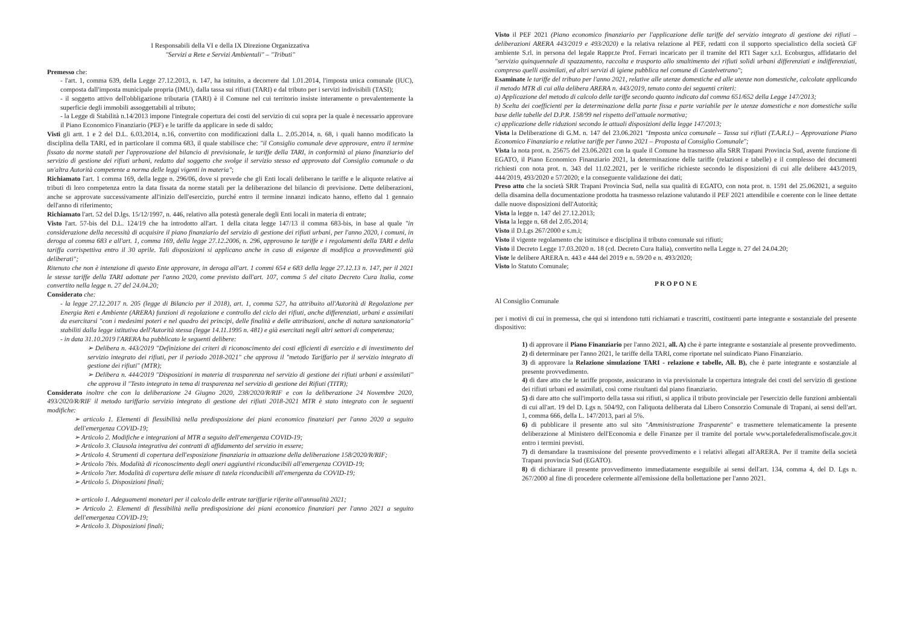I Responsabili della VI e della IX Direzione Organizzativa
"Servizi a Rete e Servizi Ambientali" – "Tributi"
Premesso che:
- l'art. 1, comma 639, della Legge 27.12.2013, n. 147, ha istituito, a decorrere dal 1.01.2014, l'imposta unica comunale (IUC), composta dall'imposta municipale propria (IMU), dalla tassa sui rifiuti (TARI) e dal tributo per i servizi indivisibili (TASI);
- il soggetto attivo dell'obbligazione tributaria (TARI) è il Comune nel cui territorio insiste interamente o prevalentemente la superficie degli immobili assoggettabili al tributo;
- la Legge di Stabilità n.14/2013 impone l'integrale copertura dei costi del servizio di cui sopra per la quale è necessario approvare il Piano Economico Finanziario (PEF) e le tariffe da applicare in sede di saldo;
Visti gli artt. 1 e 2 del D.L. 6.03.2014, n.16, convertito con modificazioni dalla L. 2.05.2014, n. 68, i quali hanno modificato la disciplina della TARI, ed in particolare il comma 683, il quale stabilisce che: "il Consiglio comunale deve approvare, entro il termine fissato da norme statali per l'approvazione del bilancio di previsionale, le tariffe della TARI, in conformità al piano finanziario del servizio di gestione dei rifiuti urbani, redatto dal soggetto che svolge il servizio stesso ed approvato dal Consiglio comunale o da un'altra Autorità competente a norma delle leggi vigenti in materia";
Richiamato l'art. 1 comma 169, della legge n. 296/06, dove si prevede che gli Enti locali deliberano le tariffe e le aliquote relative ai tributi di loro competenza entro la data fissata da norme statali per la deliberazione del bilancio di previsione. Dette deliberazioni, anche se approvate successivamente all'inizio dell'esercizio, purché entro il termine innanzi indicato hanno, effetto dal 1 gennaio dell'anno di riferimento;
Richiamato l'art. 52 del D.lgs. 15/12/1997, n. 446, relativo alla potestà generale degli Enti locali in materia di entrate;
Visto l'art. 57-bis del D.L. 124/19 che ha introdotto all'art. 1 della citata legge 147/13 il comma 683-bis, in base al quale "in considerazione della necessità di acquisire il piano finanziario del servizio di gestione dei rifiuti urbani, per l'anno 2020, i comuni, in deroga al comma 683 e all'art. 1, comma 169, della legge 27.12.2006, n. 296, approvano le tariffe e i regolamenti della TARI e della tariffa corrispettiva entro il 30 aprile. Tali disposizioni si applicano anche in caso di esigenze di modifica a provvedimenti già deliberati";
Ritenuto che non è intenzione di questo Ente approvare, in deroga all'art. 1 commi 654 e 683 della legge 27.12.13 n. 147, per il 2021 le stesse tariffe della TARI adottate per l'anno 2020, come previsto dall'art. 107, comma 5 del citato Decreto Cura Italia, come convertito nella legge n. 27 del 24.04.20;
Considerato che:
- la legge 27.12.2017 n. 205 (legge di Bilancio per il 2018), art. 1, comma 527, ha attribuito all'Autorità di Regolazione per Energia Reti e Ambiente (ARERA) funzioni di regolazione e controllo del ciclo dei rifiuti, anche differenziati, urbani e assimilati da esercitarsi "con i medesimi poteri e nel quadro dei principi, delle finalità e delle attribuzioni, anche di natura sanzionatoria" stabiliti dalla legge istitutiva dell'Autorità stessa (legge 14.11.1995 n. 481) e già esercitati negli altri settori di competenza;
- in data 31.10.2019 l'ARERA ha pubblicato le seguenti delibere:
➢ Delibera n. 443/2019 "Definizione dei criteri di riconoscimento dei costi efficienti di esercizio e di investimento del servizio integrato dei rifiuti, per il periodo 2018-2021" che approva il "metodo Tariffario per il servizio integrato di gestione dei rifiuti" (MTR);
➢ Delibera n. 444/2019 "Disposizioni in materia di trasparenza nel servizio di gestione dei rifiuti urbani e assimilati" che approva il "Testo integrato in tema di trasparenza nel servizio di gestione dei Rifiuti (TITR);
Considerato inoltre che con la deliberazione 24 Giugno 2020, 238/2020/R/RIF e con la deliberazione 24 Novembre 2020, 493/2020/R/RIF il metodo tariffario servizio integrato di gestione dei rifiuti 2018-2021 MTR è stato integrato con le seguenti modifiche:
➢ articolo 1. Elementi di flessibilità nella predisposizione dei piani economico finanziari per l'anno 2020 a seguito dell'emergenza COVID-19;
➢ Articolo 2. Modifiche e integrazioni al MTR a seguito dell'emergenza COVID-19;
➢ Articolo 3. Clausola integrativa dei contratti di affidamento del servizio in essere;
➢ Articolo 4. Strumenti di copertura dell'esposizione finanziaria in attuazione della deliberazione 158/2020/R/RIF;
➢ Articolo 7bis. Modalità di riconoscimento degli oneri aggiuntivi riconducibili all'emergenza COVID-19;
➢ Articolo 7ter. Modalità di copertura delle misure di tutela riconducibili all'emergenza da COVID-19;
➢ Articolo 5. Disposizioni finali;
➢ articolo 1. Adeguamenti monetari per il calcolo delle entrate tariffarie riferite all'annualità 2021;
➢ Articolo 2. Elementi di flessibilità nella predisposizione dei piani economico finanziari per l'anno 2021 a seguito dell'emergenza COVID-19;
➢ Articolo 3. Disposizioni finali;
Visto il PEF 2021 (Piano economico finanziario per l'applicazione delle tariffe del servizio integrato di gestione dei rifiuti – deliberazioni ARERA 443/2019 e 493/2020) e la relativa relazione al PEF, redatti con il supporto specialistico della società GF ambiente S.rl. in persona del legale Rappr.te Prof. Ferrari incaricato per il tramite del RTI Sager s.r.l. Ecoburgus, affidatario del "servizio quinquennale di spazzamento, raccolta e trasporto allo smaltimento dei rifiuti solidi urbani differenziati e indifferenziati, compreso quelli assimilati, ed altri servizi di igiene pubblica nel comune di Castelvetrano";
Esaminate le tariffe del tributo per l'anno 2021, relative alle utenze domestiche ed alle utenze non domestiche, calcolate applicando il metodo MTR di cui alla delibera ARERA n. 443/2019, tenuto conto dei seguenti criteri:
a) Applicazione del metodo di calcolo delle tariffe secondo quanto indicato dal comma 651/652 della Legge 147/2013;
b) Scelta dei coefficienti per la determinazione della parte fissa e parte variabile per le utenze domestiche e non domestiche sulla base delle tabelle del D.P.R. 158/99 nel rispetto dell'attuale normativa;
c) applicazione delle riduzioni secondo le attuali disposizioni della legge 147/2013;
Vista la Deliberazione di G.M. n. 147 del 23.06.2021 "Imposta unica comunale – Tassa sui rifiuti (T.A.R.I.) – Approvazione Piano Economico Finanziario e relative tariffe per l'anno 2021 – Proposta al Consiglio Comunale";
Vista la nota prot. n. 25675 del 23.06.2021 con la quale il Comune ha trasmesso alla SRR Trapani Provincia Sud, avente funzione di EGATO, il Piano Economico Finanziario 2021, la determinazione delle tariffe (relazioni e tabelle) e il complesso dei documenti richiesti con nota prot. n. 343 del 11.02.2021, per le verifiche richieste secondo le disposizioni di cui alle delibere 443/2019, 444/2019, 493/2020 e 57/2020; e la conseguente validazione dei dati;
Preso atto che la società SRR Trapani Provincia Sud, nella sua qualità di EGATO, con nota prot. n. 1591 del 25.062021, a seguito della disamina della documentazione prodotta ha trasmesso relazione valutando il PEF 2021 attendibile e coerente con le linee dettate dalle nuove disposizioni dell'Autorità;
Vista la legge n. 147 del 27.12.2013;
Vista la legge n. 68 del 2.05.2014;
Visto il D.Lgs 267/2000 e s.m.i;
Visto il vigente regolamento che istituisce e disciplina il tributo comunale sui rifiuti;
Visto il Decreto Legge 17.03.2020 n. 18 (cd. Decreto Cura Italia), convertito nella Legge n. 27 del 24.04.20;
Viste le delibere ARERA n. 443 e 444 del 2019 e n. 59/20 e n. 493/2020;
Visto lo Statuto Comunale;
P R O P O N E
Al Consiglio Comunale
per i motivi di cui in premessa, che qui si intendono tutti richiamati e trascritti, costituenti parte integrante e sostanziale del presente dispositivo:
1) di approvare il Piano Finanziario per l'anno 2021, all. A) che è parte integrante e sostanziale al presente provvedimento.
2) di determinare per l'anno 2021, le tariffe della TARI, come riportate nel suindicato Piano Finanziario.
3) di approvare la Relazione simulazione TARI - relazione e tabelle, All. B), che è parte integrante e sostanziale al presente provvedimento.
4) di dare atto che le tariffe proposte, assicurano in via previsionale la copertura integrale dei costi del servizio di gestione dei rifiuti urbani ed assimilati, così come risultanti dal piano finanziario.
5) di dare atto che sull'importo della tassa sui rifiuti, si applica il tributo provinciale per l'esercizio delle funzioni ambientali di cui all'art. 19 del D. Lgs n. 504/92, con l'aliquota deliberata dal Libero Consorzio Comunale di Trapani, ai sensi dell'art. 1, comma 666, della L. 147/2013, pari al 5%.
6) di pubblicare il presente atto sul sito "Amministrazione Trasparente" e trasmettere telematicamente la presente deliberazione al Ministero dell'Economia e delle Finanze per il tramite del portale www.portalefederalismofiscale.gov.it entro i termini previsti.
7) di demandare la trasmissione del presente provvedimento e i relativi allegati all'ARERA. Per il tramite della società Trapani provincia Sud (EGATO).
8) di dichiarare il presente provvedimento immediatamente eseguibile ai sensi dell'art. 134, comma 4, del D. Lgs n. 267/2000 al fine di procedere celermente all'emissione della bollettazione per l'anno 2021.